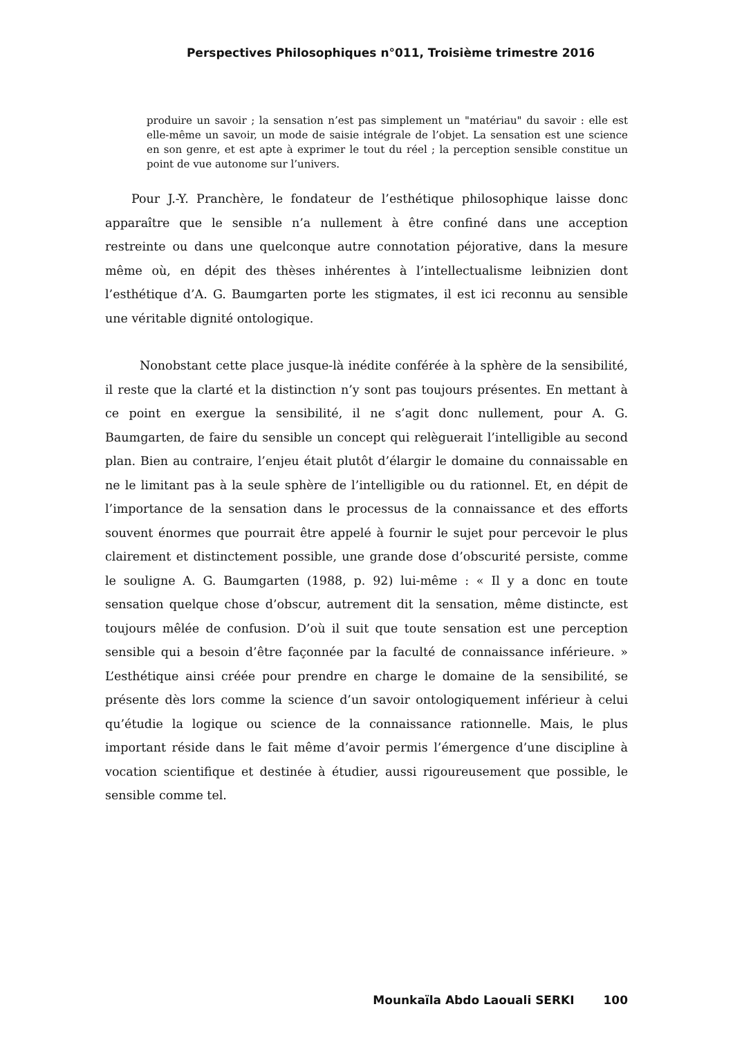Perspectives Philosophiques n°011, Troisième trimestre 2016
produire un savoir ; la sensation n’est pas simplement un "matériau" du savoir : elle est elle-même un savoir, un mode de saisie intégrale de l’objet. La sensation est une science en son genre, et est apte à exprimer le tout du réel ; la perception sensible constitue un point de vue autonome sur l’univers.
Pour J.-Y. Pranchère, le fondateur de l’esthétique philosophique laisse donc apparaître que le sensible n’a nullement à être confiné dans une acception restreinte ou dans une quelconque autre connotation péjorative, dans la mesure même où, en dépit des thèses inhérentes à l’intellectualisme leibnizien dont l’esthétique d’A. G. Baumgarten porte les stigmates, il est ici reconnu au sensible une véritable dignité ontologique.
Nonobstant cette place jusque-là inédite conférée à la sphère de la sensibilité, il reste que la clarté et la distinction n’y sont pas toujours présentes. En mettant à ce point en exergue la sensibilité, il ne s’agit donc nullement, pour A. G. Baumgarten, de faire du sensible un concept qui relèguerait l’intelligible au second plan. Bien au contraire, l’enjeu était plutôt d’élargir le domaine du connaissable en ne le limitant pas à la seule sphère de l’intelligible ou du rationnel. Et, en dépit de l’importance de la sensation dans le processus de la connaissance et des efforts souvent énormes que pourrait être appelé à fournir le sujet pour percevoir le plus clairement et distinctement possible, une grande dose d’obscurité persiste, comme le souligne A. G. Baumgarten (1988, p. 92) lui-même : « Il y a donc en toute sensation quelque chose d’obscur, autrement dit la sensation, même distincte, est toujours mêlée de confusion. D’où il suit que toute sensation est une perception sensible qui a besoin d’être façonnée par la faculté de connaissance inférieure. » L’esthétique ainsi créée pour prendre en charge le domaine de la sensibilité, se présente dès lors comme la science d’un savoir ontologiquement inférieur à celui qu’étudie la logique ou science de la connaissance rationnelle. Mais, le plus important réside dans le fait même d’avoir permis l’émergence d’une discipline à vocation scientifique et destinée à étudier, aussi rigoureusement que possible, le sensible comme tel.
Mounkaïla Abdo Laouali SERKI 100